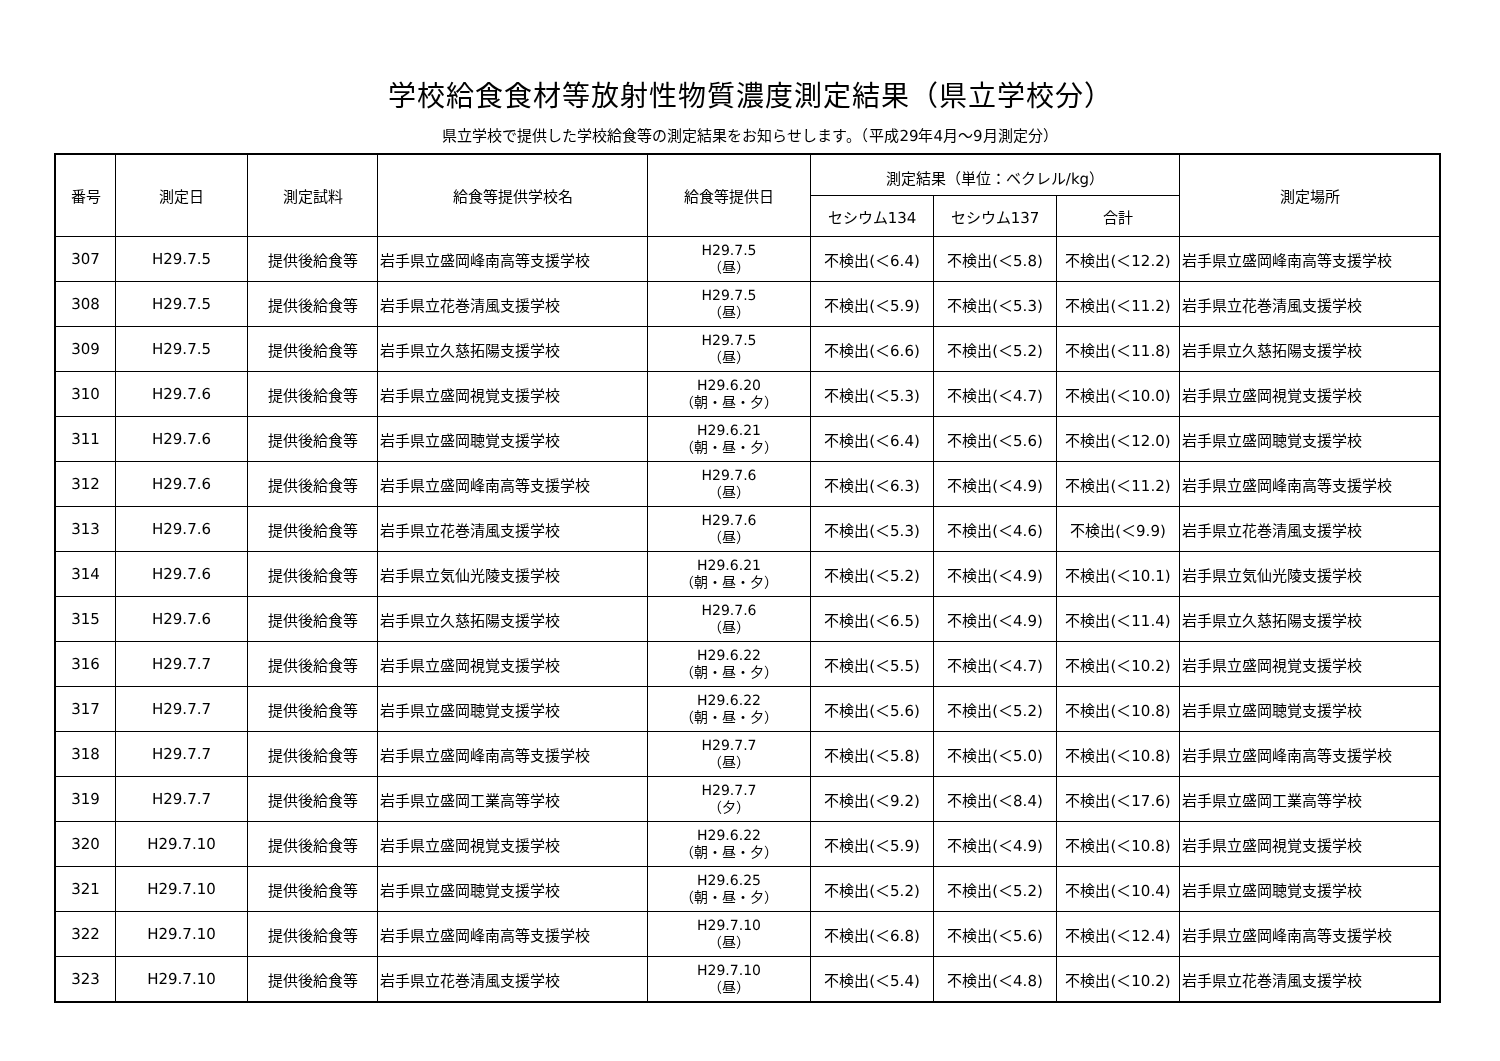学校給食食材等放射性物質濃度測定結果（県立学校分）
県立学校で提供した学校給食等の測定結果をお知らせします。（平成29年4月～9月測定分）
| 番号 | 測定日 | 測定試料 | 給食等提供学校名 | 給食等提供日 | 測定結果（単位：ベクレル/kg） | | | 測定場所 |
| --- | --- | --- | --- | --- | --- | --- | --- | --- |
| | | | | | セシウム134 | セシウム137 | 合計 | |
| 307 | H29.7.5 | 提供後給食等 | 岩手県立盛岡峰南高等支援学校 | H29.7.5 （昼） | 不検出(＜6.4) | 不検出(＜5.8) | 不検出(＜12.2) | 岩手県立盛岡峰南高等支援学校 |
| 308 | H29.7.5 | 提供後給食等 | 岩手県立花巻清風支援学校 | H29.7.5 （昼） | 不検出(＜5.9) | 不検出(＜5.3) | 不検出(＜11.2) | 岩手県立花巻清風支援学校 |
| 309 | H29.7.5 | 提供後給食等 | 岩手県立久慈拓陽支援学校 | H29.7.5 （昼） | 不検出(＜6.6) | 不検出(＜5.2) | 不検出(＜11.8) | 岩手県立久慈拓陽支援学校 |
| 310 | H29.7.6 | 提供後給食等 | 岩手県立盛岡視覚支援学校 | H29.6.20 （朝・昼・夕） | 不検出(＜5.3) | 不検出(＜4.7) | 不検出(＜10.0) | 岩手県立盛岡視覚支援学校 |
| 311 | H29.7.6 | 提供後給食等 | 岩手県立盛岡聴覚支援学校 | H29.6.21 （朝・昼・夕） | 不検出(＜6.4) | 不検出(＜5.6) | 不検出(＜12.0) | 岩手県立盛岡聴覚支援学校 |
| 312 | H29.7.6 | 提供後給食等 | 岩手県立盛岡峰南高等支援学校 | H29.7.6 （昼） | 不検出(＜6.3) | 不検出(＜4.9) | 不検出(＜11.2) | 岩手県立盛岡峰南高等支援学校 |
| 313 | H29.7.6 | 提供後給食等 | 岩手県立花巻清風支援学校 | H29.7.6 （昼） | 不検出(＜5.3) | 不検出(＜4.6) | 不検出(＜9.9) | 岩手県立花巻清風支援学校 |
| 314 | H29.7.6 | 提供後給食等 | 岩手県立気仙光陵支援学校 | H29.6.21 （朝・昼・夕） | 不検出(＜5.2) | 不検出(＜4.9) | 不検出(＜10.1) | 岩手県立気仙光陵支援学校 |
| 315 | H29.7.6 | 提供後給食等 | 岩手県立久慈拓陽支援学校 | H29.7.6 （昼） | 不検出(＜6.5) | 不検出(＜4.9) | 不検出(＜11.4) | 岩手県立久慈拓陽支援学校 |
| 316 | H29.7.7 | 提供後給食等 | 岩手県立盛岡視覚支援学校 | H29.6.22 （朝・昼・夕） | 不検出(＜5.5) | 不検出(＜4.7) | 不検出(＜10.2) | 岩手県立盛岡視覚支援学校 |
| 317 | H29.7.7 | 提供後給食等 | 岩手県立盛岡聴覚支援学校 | H29.6.22 （朝・昼・夕） | 不検出(＜5.6) | 不検出(＜5.2) | 不検出(＜10.8) | 岩手県立盛岡聴覚支援学校 |
| 318 | H29.7.7 | 提供後給食等 | 岩手県立盛岡峰南高等支援学校 | H29.7.7 （昼） | 不検出(＜5.8) | 不検出(＜5.0) | 不検出(＜10.8) | 岩手県立盛岡峰南高等支援学校 |
| 319 | H29.7.7 | 提供後給食等 | 岩手県立盛岡工業高等学校 | H29.7.7 （夕） | 不検出(＜9.2) | 不検出(＜8.4) | 不検出(＜17.6) | 岩手県立盛岡工業高等学校 |
| 320 | H29.7.10 | 提供後給食等 | 岩手県立盛岡視覚支援学校 | H29.6.22 （朝・昼・夕） | 不検出(＜5.9) | 不検出(＜4.9) | 不検出(＜10.8) | 岩手県立盛岡視覚支援学校 |
| 321 | H29.7.10 | 提供後給食等 | 岩手県立盛岡聴覚支援学校 | H29.6.25 （朝・昼・夕） | 不検出(＜5.2) | 不検出(＜5.2) | 不検出(＜10.4) | 岩手県立盛岡聴覚支援学校 |
| 322 | H29.7.10 | 提供後給食等 | 岩手県立盛岡峰南高等支援学校 | H29.7.10 （昼） | 不検出(＜6.8) | 不検出(＜5.6) | 不検出(＜12.4) | 岩手県立盛岡峰南高等支援学校 |
| 323 | H29.7.10 | 提供後給食等 | 岩手県立花巻清風支援学校 | H29.7.10 （昼） | 不検出(＜5.4) | 不検出(＜4.8) | 不検出(＜10.2) | 岩手県立花巻清風支援学校 |